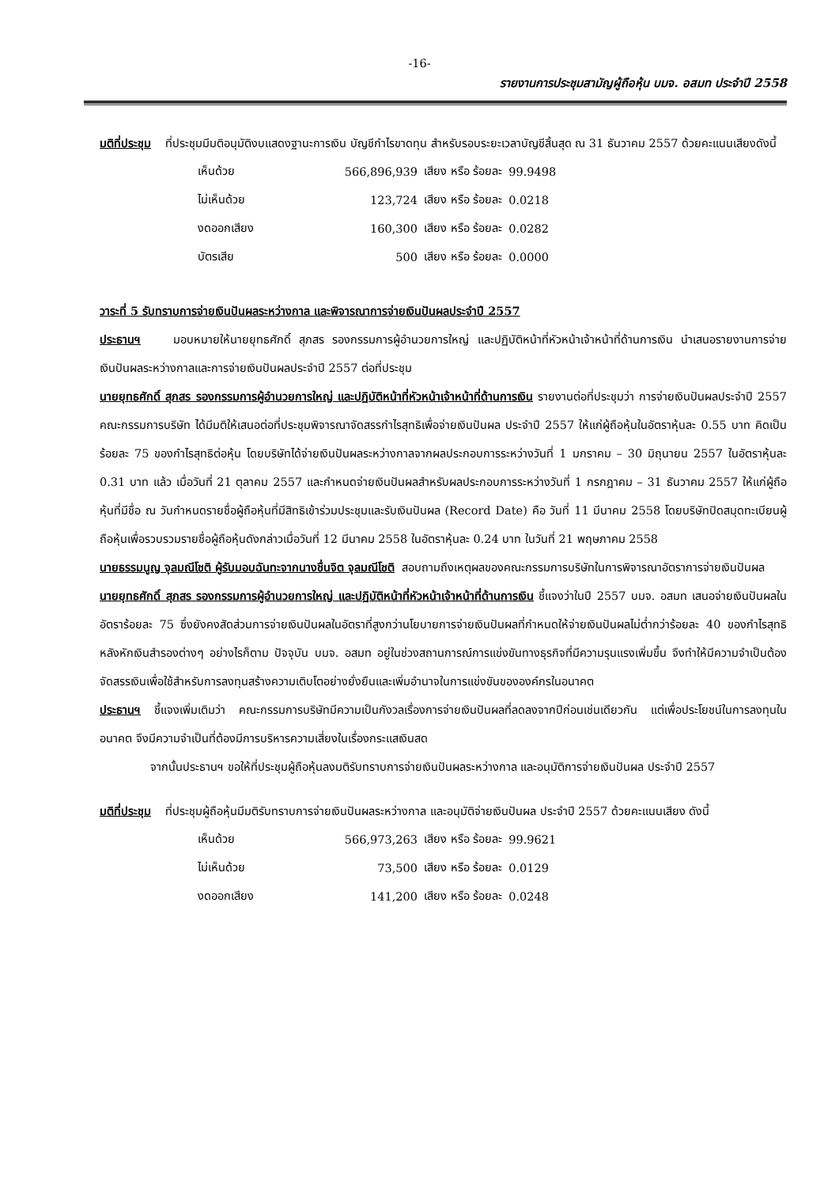-16-
รายงานการประชุมสามัญผู้ถือหุ้น บมจ. อสมท ประจำปี 2558
มติที่ประชุม ที่ประชุมมีมติอนุมัติงบแสดงฐานะการเงิน บัญชีกำไรขาดทุน สำหรับรอบระยะเวลาบัญชีสิ้นสุด ณ 31 ธันวาคม 2557 ด้วยคะแนนเสียงดังนี้
| เห็นด้วย | 566,896,939 | เสียง หรือ ร้อยละ | 99.9498 |
| ไม่เห็นด้วย | 123,724 | เสียง หรือ ร้อยละ | 0.0218 |
| งดออกเสียง | 160,300 | เสียง หรือ ร้อยละ | 0.0282 |
| บัตรเสีย | 500 | เสียง หรือ ร้อยละ | 0.0000 |
วาระที่ 5 รับทราบการจ่ายเงินปันผลระหว่างกาล และพิจารณาการจ่ายเงินปันผลประจำปี 2557
ประธานฯ มอบหมายให้นายยุทธศักดิ์ สุภสร รองกรรมการผู้อำนวยการใหญ่ และปฏิบัติหน้าที่หัวหน้าเจ้าหน้าที่ด้านการเงิน นำเสนอรายงานการจ่ายเงินปันผลระหว่างกาลและการจ่ายเงินปันผลประจำปี 2557 ต่อที่ประชุม
นายยุทธศักดิ์ สุภสร รองกรรมการผู้อำนวยการใหญ่ และปฏิบัติหน้าที่หัวหน้าเจ้าหน้าที่ด้านการเงิน รายงานต่อที่ประชุมว่า การจ่ายเงินปันผลประจำปี 2557 คณะกรรมการบริษัท ได้มีมติให้เสนอต่อที่ประชุมพิจารณาจัดสรรกำไรสุทธิเพื่อจ่ายเงินปันผล ประจำปี 2557 ให้แก่ผู้ถือหุ้นในอัตราหุ้นละ 0.55 บาท คิดเป็นร้อยละ 75 ของกำไรสุทธิต่อหุ้น โดยบริษัทได้จ่ายเงินปันผลระหว่างกาลจากผลประกอบการระหว่างวันที่ 1 มกราคม – 30 มิถุนายน 2557 ในอัตราหุ้นละ 0.31 บาท แล้ว เมื่อวันที่ 21 ตุลาคม 2557 และกำหนดจ่ายเงินปันผลสำหรับผลประกอบการระหว่างวันที่ 1 กรกฎาคม – 31 ธันวาคม 2557 ให้แก่ผู้ถือหุ้นที่มีชื่อ ณ วันกำหนดรายชื่อผู้ถือหุ้นที่มีสิทธิเข้าร่วมประชุมและรับเงินปันผล (Record Date) คือ วันที่ 11 มีนาคม 2558 โดยบริษัทปิดสมุดทะเบียนผู้ถือหุ้นเพื่อรวบรวมรายชื่อผู้ถือหุ้นดังกล่าวเมื่อวันที่ 12 มีนาคม 2558 ในอัตราหุ้นละ 0.24 บาท ในวันที่ 21 พฤษภาคม 2558
นายธรรมนูญ จุลมณีโชติ ผู้รับมอบฉันทะจากนางชื่นจิต จุลมณีโชติ สอบถามถึงเหตุผลของคณะกรรมการบริษัทในการพิจารณาอัตราการจ่ายเงินปันผล
นายยุทธศักดิ์ สุภสร รองกรรมการผู้อำนวยการใหญ่ และปฏิบัติหน้าที่หัวหน้าเจ้าหน้าที่ด้านการเงิน ชี้แจงว่าในปี 2557 บมจ. อสมท เสนอจ่ายเงินปันผลในอัตราร้อยละ 75 ซึ่งยังคงสัดส่วนการจ่ายเงินปันผลในอัตราที่สูงกว่านโยบายการจ่ายเงินปันผลที่กำหนดให้จ่ายเงินปันผลไม่ต่ำกว่าร้อยละ 40 ของกำไรสุทธิหลังหักเงินสำรองต่างๆ อย่างไรก็ตาม ปัจจุบัน บมจ. อสมท อยู่ในช่วงสถานการณ์การแข่งขันทางธุรกิจที่มีความรุนแรงเพิ่มขึ้น จึงทำให้มีความจำเป็นต้องจัดสรรเงินเพื่อใช้สำหรับการลงทุนสร้างความเติบโตอย่างยั่งยืนและเพิ่มอำนาจในการแข่งขันขององค์กรในอนาคต
ประธานฯ ชี้แจงเพิ่มเติมว่า คณะกรรมการบริษัทมีความเป็นกังวลเรื่องการจ่ายเงินปันผลที่ลดลงจากปีก่อนเช่นเดียวกัน แต่เพื่อประโยชน์ในการลงทุนในอนาคต จึงมีความจำเป็นที่ต้องมีการบริหารความเสี่ยงในเรื่องกระแสเงินสด
จากนั้นประธานฯ ขอให้ที่ประชุมผู้ถือหุ้นลงมติรับทราบการจ่ายเงินปันผลระหว่างกาล และอนุมัติการจ่ายเงินปันผล ประจำปี 2557
มติที่ประชุม ที่ประชุมผู้ถือหุ้นมีมติรับทราบการจ่ายเงินปันผลระหว่างกาล และอนุมัติจ่ายเงินปันผล ประจำปี 2557 ด้วยคะแนนเสียง ดังนี้
| เห็นด้วย | 566,973,263 | เสียง หรือ ร้อยละ | 99.9621 |
| ไม่เห็นด้วย | 73,500 | เสียง หรือ ร้อยละ | 0.0129 |
| งดออกเสียง | 141,200 | เสียง หรือ ร้อยละ | 0.0248 |